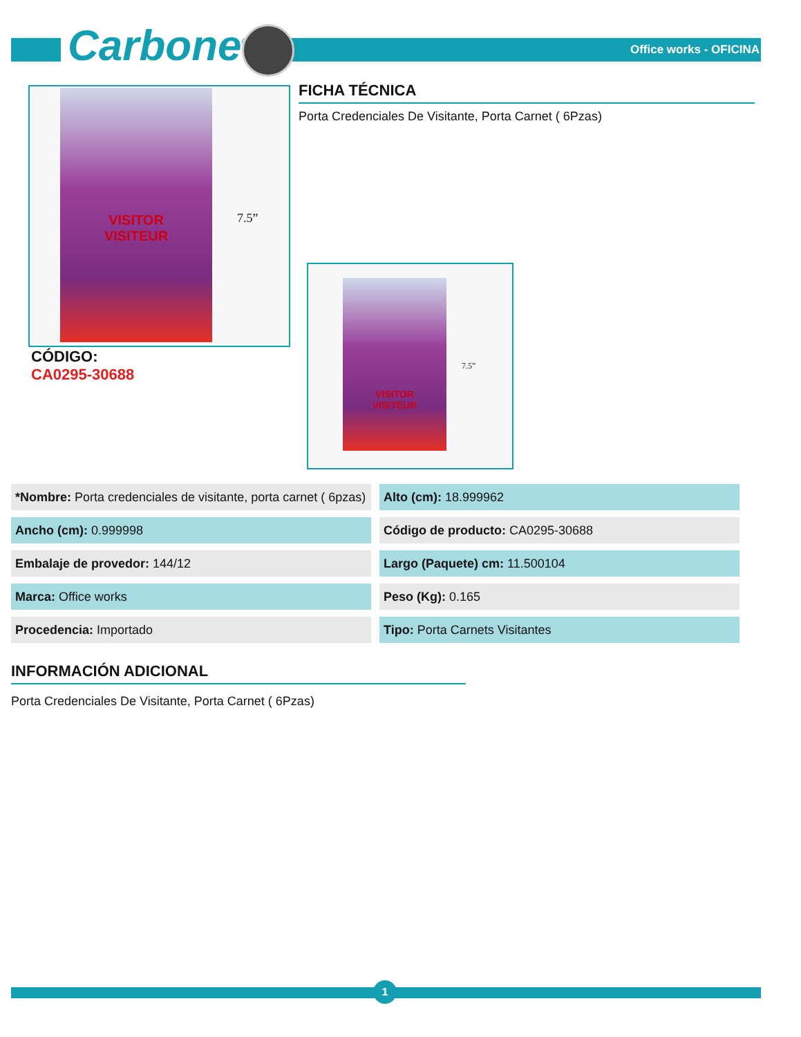Carbone<sup>®</sup> Office works - OFICINA
VISITOR
VISITEUR
7.5”
FICHA TÉCNICA
Porta Credenciales De Visitante, Porta Carnet ( 6Pzas)
VISITOR
VISITEUR
7.5”
CÓDIGO:
CA0295-30688
| *Nombre: Porta credenciales de visitante, porta carnet ( 6pzas) | Alto (cm): 18.999962 |
| Ancho (cm): 0.999998 | Código de producto: CA0295-30688 |
| Embalaje de provedor: 144/12 | Largo (Paquete) cm: 11.500104 |
| Marca: Office works | Peso (Kg): 0.165 |
| Procedencia: Importado | Tipo: Porta Carnets Visitantes |
INFORMACIÓN ADICIONAL
Porta Credenciales De Visitante, Porta Carnet ( 6Pzas)
1